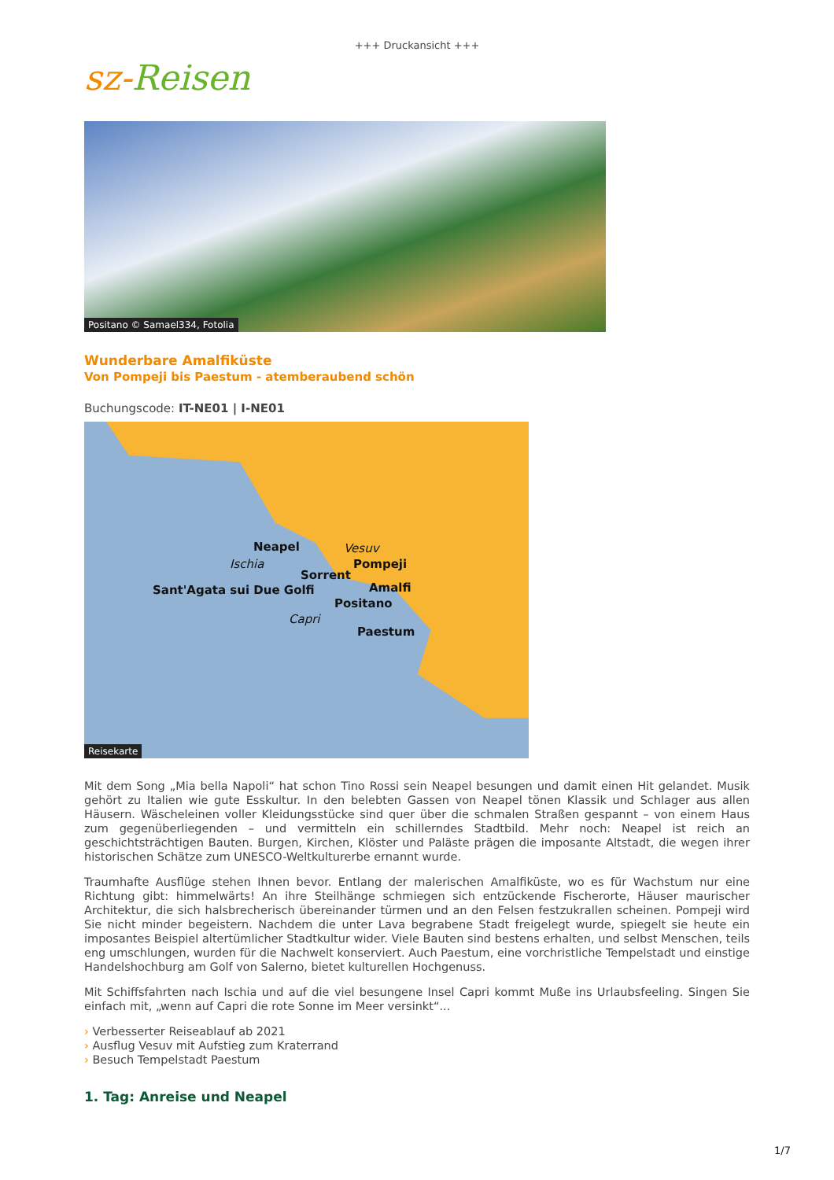+++ Druckansicht +++
sz-Reisen
Positano © Samael334, Fotolia
Wunderbare Amalfiküste
Von Pompeji bis Paestum - atemberaubend schön
Buchungscode: IT-NE01 | I-NE01
Neapel Vesuv
Ischia Pompeji
Sorrent
Sant'Agata sui Due Golfi Amalfi
Positano
Capri
Paestum
Reisekarte
Mit dem Song „Mia bella Napoli“ hat schon Tino Rossi sein Neapel besungen und damit einen Hit gelandet. Musik gehört zu Italien wie gute Esskultur. In den belebten Gassen von Neapel tönen Klassik und Schlager aus allen Häusern. Wäscheleinen voller Kleidungsstücke sind quer über die schmalen Straßen gespannt – von einem Haus zum gegenüberliegenden – und vermitteln ein schillerndes Stadtbild. Mehr noch: Neapel ist reich an geschichtsträchtigen Bauten. Burgen, Kirchen, Klöster und Paläste prägen die imposante Altstadt, die wegen ihrer historischen Schätze zum UNESCO-Weltkulturerbe ernannt wurde.
Traumhafte Ausflüge stehen Ihnen bevor. Entlang der malerischen Amalfiküste, wo es für Wachstum nur eine Richtung gibt: himmelwärts! An ihre Steilhänge schmiegen sich entzückende Fischerorte, Häuser maurischer Architektur, die sich halsbrecherisch übereinander türmen und an den Felsen festzukrallen scheinen. Pompeji wird Sie nicht minder begeistern. Nachdem die unter Lava begrabene Stadt freigelegt wurde, spiegelt sie heute ein imposantes Beispiel altertümlicher Stadtkultur wider. Viele Bauten sind bestens erhalten, und selbst Menschen, teils eng umschlungen, wurden für die Nachwelt konserviert. Auch Paestum, eine vorchristliche Tempelstadt und einstige Handelshochburg am Golf von Salerno, bietet kulturellen Hochgenuss.
Mit Schiffsfahrten nach Ischia und auf die viel besungene Insel Capri kommt Muße ins Urlaubsfeeling. Singen Sie einfach mit, „wenn auf Capri die rote Sonne im Meer versinkt“...
› Verbesserter Reiseablauf ab 2021
› Ausflug Vesuv mit Aufstieg zum Kraterrand
› Besuch Tempelstadt Paestum
1. Tag: Anreise und Neapel
1/7